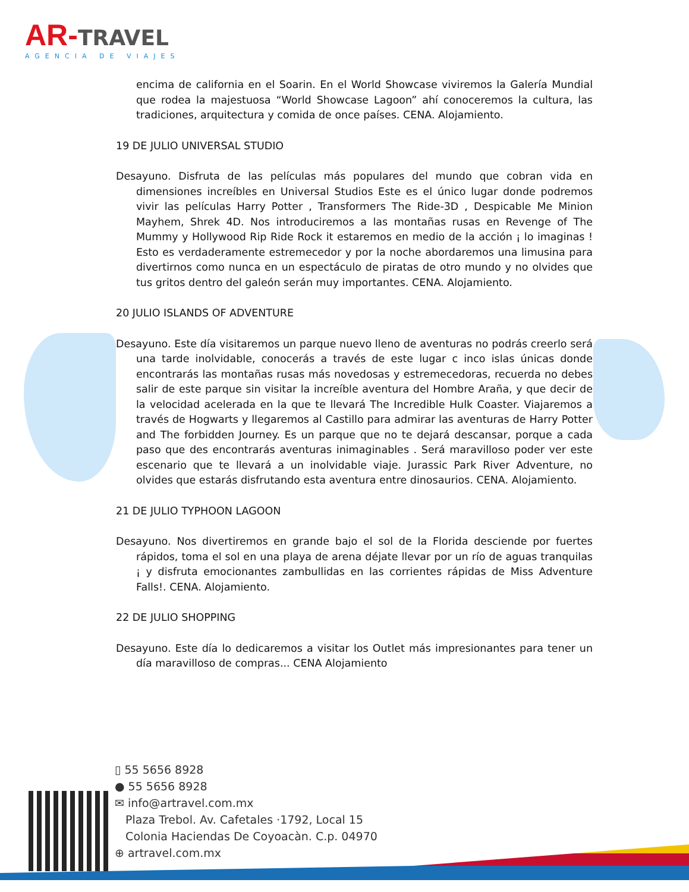AR-TRAVEL
AGENCIA DE VIAJES
encima de california en el Soarin. En el World Showcase viviremos la Galería Mundial que rodea la majestuosa “World Showcase Lagoon” ahí conoceremos la cultura, las tradiciones, arquitectura y comida de once países. CENA. Alojamiento.
19 DE JULIO UNIVERSAL STUDIO
Desayuno. Disfruta de las películas más populares del mundo que cobran vida en dimensiones increíbles en Universal Studios Este es el único lugar donde podremos vivir las películas Harry Potter , Transformers The Ride-3D , Despicable Me Minion Mayhem, Shrek 4D. Nos introduciremos a las montañas rusas en Revenge of The Mummy y Hollywood Rip Ride Rock it estaremos en medio de la acción ¡ lo imaginas ! Esto es verdaderamente estremecedor y por la noche abordaremos una limusina para divertirnos como nunca en un espectáculo de piratas de otro mundo y no olvides que tus gritos dentro del galeón serán muy importantes. CENA. Alojamiento.
20 JULIO ISLANDS OF ADVENTURE
Desayuno. Este día visitaremos un parque nuevo lleno de aventuras no podrás creerlo será una tarde inolvidable, conocerás a través de este lugar c inco islas únicas donde encontrarás las montañas rusas más novedosas y estremecedoras, recuerda no debes salir de este parque sin visitar la increíble aventura del Hombre Araña, y que decir de la velocidad acelerada en la que te llevará The Incredible Hulk Coaster. Viajaremos a través de Hogwarts y llegaremos al Castillo para admirar las aventuras de Harry Potter and The forbidden Journey. Es un parque que no te dejará descansar, porque a cada paso que des encontrarás aventuras inimaginables . Será maravilloso poder ver este escenario que te llevará a un inolvidable viaje. Jurassic Park River Adventure, no olvides que estarás disfrutando esta aventura entre dinosaurios. CENA. Alojamiento.
21 DE JULIO TYPHOON LAGOON
Desayuno. Nos divertiremos en grande bajo el sol de la Florida desciende por fuertes rápidos, toma el sol en una playa de arena déjate llevar por un río de aguas tranquilas ¡ y disfruta emocionantes zambullidas en las corrientes rápidas de Miss Adventure Falls!. CENA. Alojamiento.
22 DE JULIO SHOPPING
Desayuno. Este día lo dedicaremos a visitar los Outlet más impresionantes para tener un día maravilloso de compras... CENA Alojamiento
▯ 55 5656 8928
● 55 5656 8928
✉ info@artravel.com.mx
Plaza Trebol. Av. Cafetales ·1792, Local 15
Colonia Haciendas De Coyoacàn. C.p. 04970
⊕ artravel.com.mx